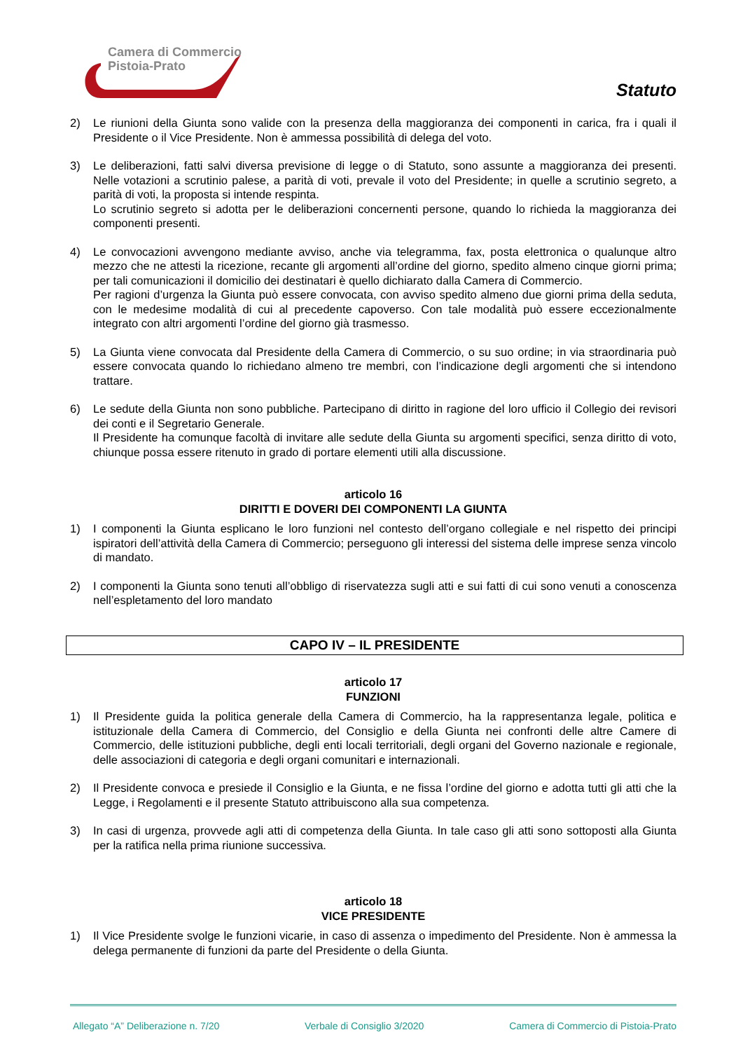Camera di Commercio
Pistoia-Prato
Statuto
2) Le riunioni della Giunta sono valide con la presenza della maggioranza dei componenti in carica, fra i quali il Presidente o il Vice Presidente. Non è ammessa possibilità di delega del voto.
3) Le deliberazioni, fatti salvi diversa previsione di legge o di Statuto, sono assunte a maggioranza dei presenti. Nelle votazioni a scrutinio palese, a parità di voti, prevale il voto del Presidente; in quelle a scrutinio segreto, a parità di voti, la proposta si intende respinta.
Lo scrutinio segreto si adotta per le deliberazioni concernenti persone, quando lo richieda la maggioranza dei componenti presenti.
4) Le convocazioni avvengono mediante avviso, anche via telegramma, fax, posta elettronica o qualunque altro mezzo che ne attesti la ricezione, recante gli argomenti all’ordine del giorno, spedito almeno cinque giorni prima; per tali comunicazioni il domicilio dei destinatari è quello dichiarato dalla Camera di Commercio.
Per ragioni d’urgenza la Giunta può essere convocata, con avviso spedito almeno due giorni prima della seduta, con le medesime modalità di cui al precedente capoverso. Con tale modalità può essere eccezionalmente integrato con altri argomenti l’ordine del giorno già trasmesso.
5) La Giunta viene convocata dal Presidente della Camera di Commercio, o su suo ordine; in via straordinaria può essere convocata quando lo richiedano almeno tre membri, con l’indicazione degli argomenti che si intendono trattare.
6) Le sedute della Giunta non sono pubbliche. Partecipano di diritto in ragione del loro ufficio il Collegio dei revisori dei conti e il Segretario Generale.
Il Presidente ha comunque facoltà di invitare alle sedute della Giunta su argomenti specifici, senza diritto di voto, chiunque possa essere ritenuto in grado di portare elementi utili alla discussione.
articolo 16
DIRITTI E DOVERI DEI COMPONENTI LA GIUNTA
1) I componenti la Giunta esplicano le loro funzioni nel contesto dell’organo collegiale e nel rispetto dei principi ispiratori dell’attività della Camera di Commercio; perseguono gli interessi del sistema delle imprese senza vincolo di mandato.
2) I componenti la Giunta sono tenuti all’obbligo di riservatezza sugli atti e sui fatti di cui sono venuti a conoscenza nell’espletamento del loro mandato
CAPO IV – IL PRESIDENTE
articolo 17
FUNZIONI
1) Il Presidente guida la politica generale della Camera di Commercio, ha la rappresentanza legale, politica e istituzionale della Camera di Commercio, del Consiglio e della Giunta nei confronti delle altre Camere di Commercio, delle istituzioni pubbliche, degli enti locali territoriali, degli organi del Governo nazionale e regionale, delle associazioni di categoria e degli organi comunitari e internazionali.
2) Il Presidente convoca e presiede il Consiglio e la Giunta, e ne fissa l’ordine del giorno e adotta tutti gli atti che la Legge, i Regolamenti e il presente Statuto attribuiscono alla sua competenza.
3) In casi di urgenza, provvede agli atti di competenza della Giunta. In tale caso gli atti sono sottoposti alla Giunta per la ratifica nella prima riunione successiva.
articolo 18
VICE PRESIDENTE
1) Il Vice Presidente svolge le funzioni vicarie, in caso di assenza o impedimento del Presidente. Non è ammessa la delega permanente di funzioni da parte del Presidente o della Giunta.
Allegato “A” Deliberazione n. 7/20 Verbale di Consiglio 3/2020 Camera di Commercio di Pistoia-Prato